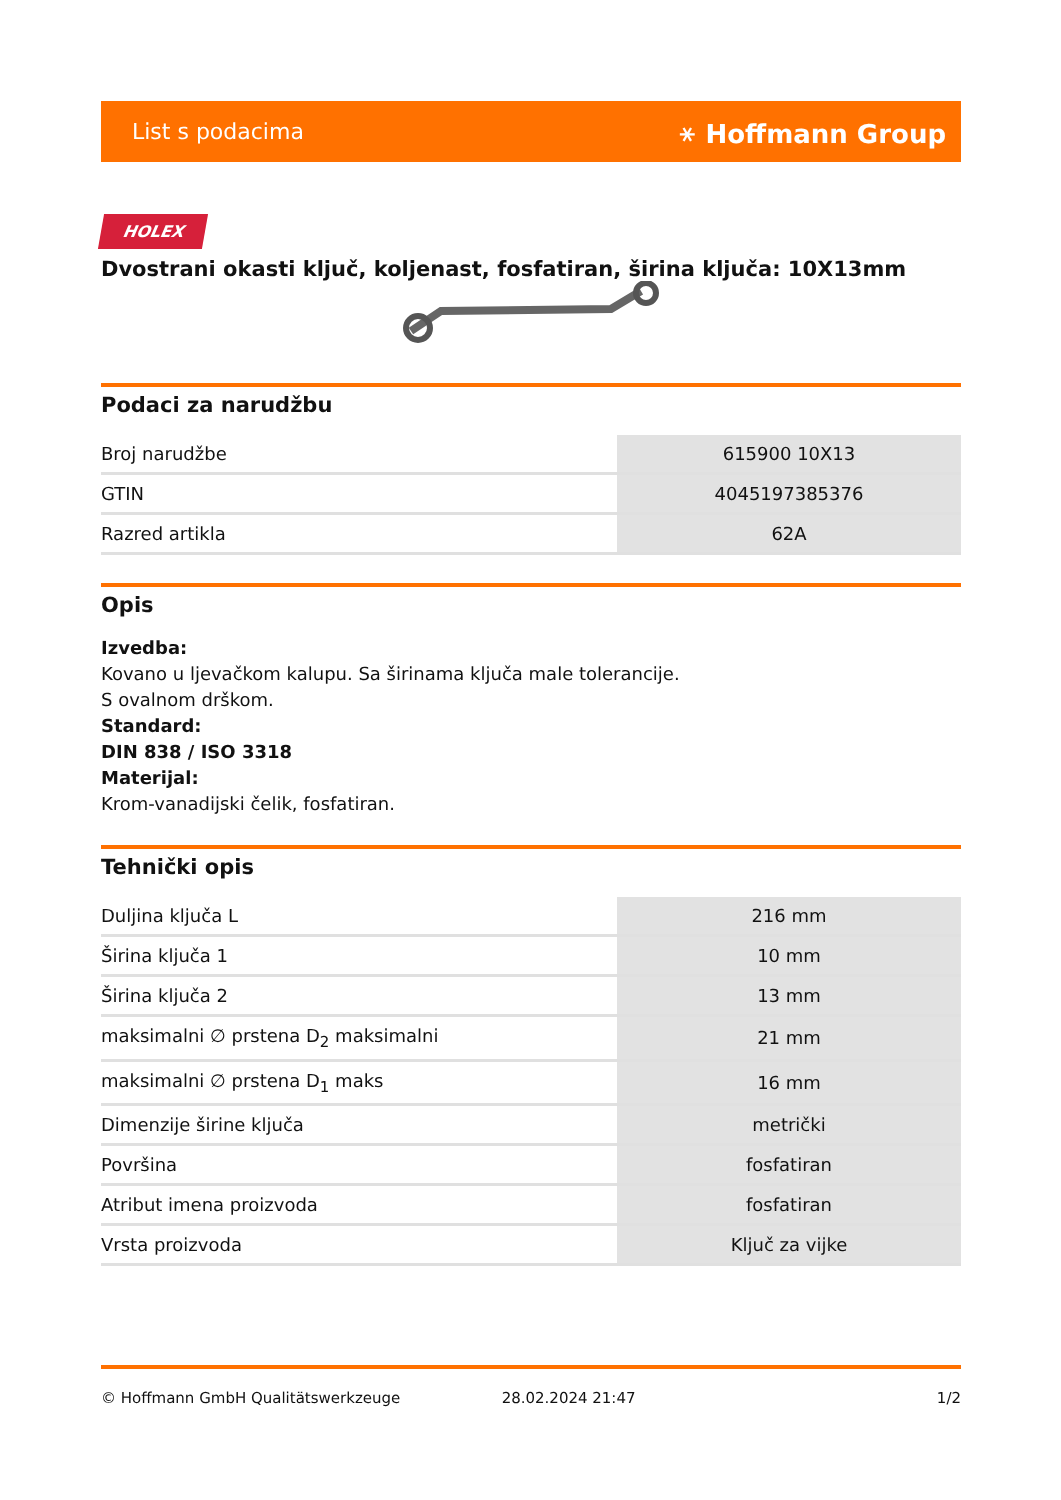List s podacima ⚹ Hoffmann Group
HOLEX
Dvostrani okasti ključ, koljenast, fosfatiran, širina ključa: 10X13mm
Podaci za narudžbu
| Broj narudžbe | 615900 10X13 |
| GTIN | 4045197385376 |
| Razred artikla | 62A |
Opis
Izvedba:
Kovano u ljevačkom kalupu. Sa širinama ključa male tolerancije.
S ovalnom drškom.
Standard:
DIN 838 / ISO 3318
Materijal:
Krom-vanadijski čelik, fosfatiran.
Tehnički opis
| Duljina ključa L | 216 mm |
| Širina ključa 1 | 10 mm |
| Širina ključa 2 | 13 mm |
| maksimalni ∅ prstena D<sub>2</sub> maksimalni | 21 mm |
| maksimalni ∅ prstena D<sub>1</sub> maks | 16 mm |
| Dimenzije širine ključa | metrički |
| Površina | fosfatiran |
| Atribut imena proizvoda | fosfatiran |
| Vrsta proizvoda | Ključ za vijke |
© Hoffmann GmbH Qualitätswerkzeuge 28.02.2024 21:47 1/2